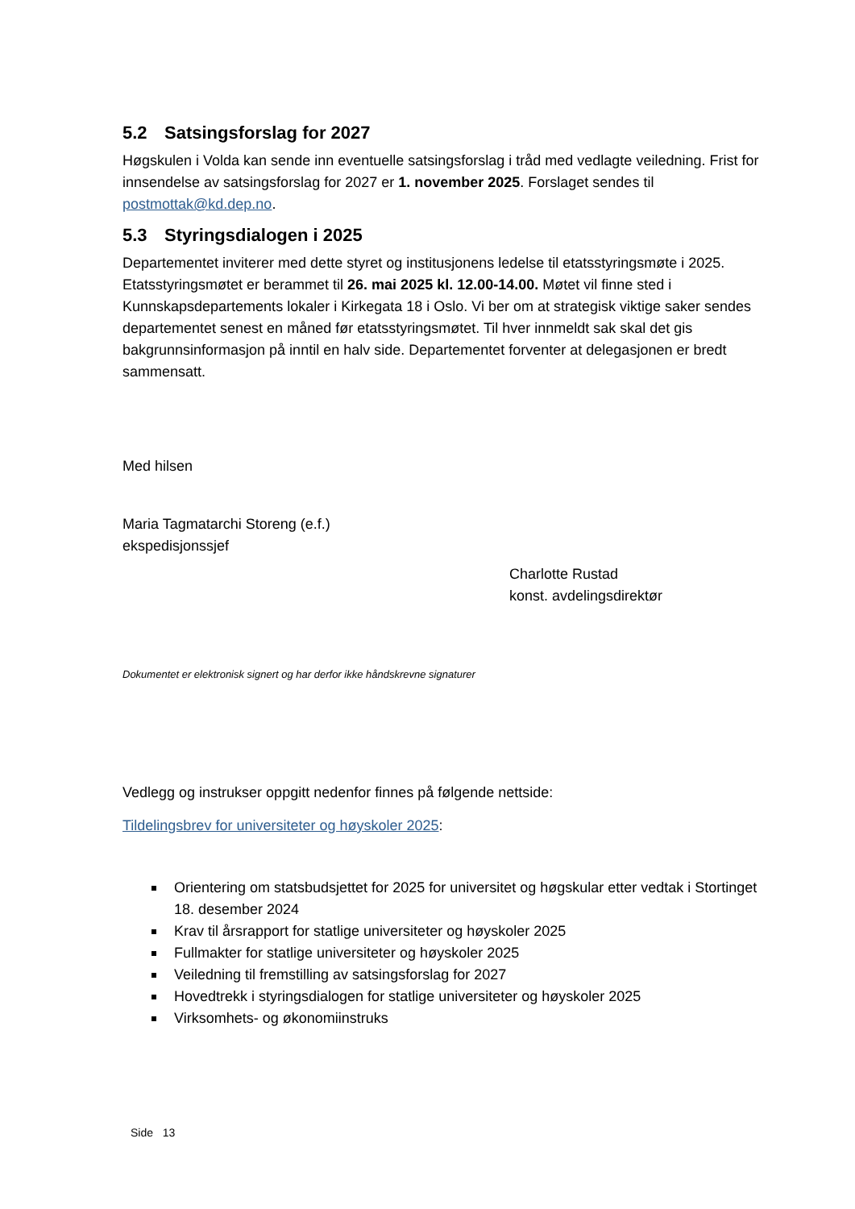5.2 Satsingsforslag for 2027
Høgskulen i Volda kan sende inn eventuelle satsingsforslag i tråd med vedlagte veiledning. Frist for innsendelse av satsingsforslag for 2027 er 1. november 2025. Forslaget sendes til postmottak@kd.dep.no.
5.3 Styringsdialogen i 2025
Departementet inviterer med dette styret og institusjonens ledelse til etatsstyringsmøte i 2025. Etatsstyringsmøtet er berammet til 26. mai 2025 kl. 12.00-14.00. Møtet vil finne sted i Kunnskapsdepartements lokaler i Kirkegata 18 i Oslo. Vi ber om at strategisk viktige saker sendes departementet senest en måned før etatsstyringsmøtet. Til hver innmeldt sak skal det gis bakgrunnsinformasjon på inntil en halv side. Departementet forventer at delegasjonen er bredt sammensatt.
Med hilsen
Maria Tagmatarchi Storeng (e.f.)
ekspedisjonssjef
Charlotte Rustad
konst. avdelingsdirektør
Dokumentet er elektronisk signert og har derfor ikke håndskrevne signaturer
Vedlegg og instrukser oppgitt nedenfor finnes på følgende nettside:
Tildelingsbrev for universiteter og høyskoler 2025:
Orientering om statsbudsjettet for 2025 for universitet og høgskular etter vedtak i Stortinget 18. desember 2024
Krav til årsrapport for statlige universiteter og høyskoler 2025
Fullmakter for statlige universiteter og høyskoler 2025
Veiledning til fremstilling av satsingsforslag for 2027
Hovedtrekk i styringsdialogen for statlige universiteter og høyskoler 2025
Virksomhets- og økonomiinstruks
Side 13